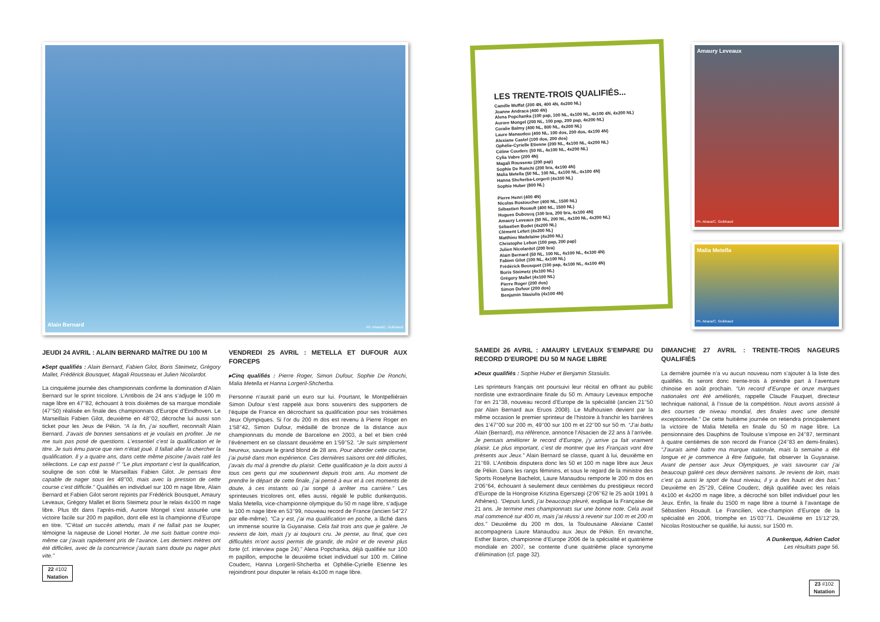Alain Bernard Ph. Abaca/C. Guibbaud
JEUDI 24 AVRIL : ALAIN BERNARD MAÎTRE DU 100 M
▸Sept qualifiés : Alain Bernard, Fabien Gilot, Boris Steimetz, Grégory Mallet, Frédérick Bousquet, Magali Rousseau et Julien Nicolardot.
La cinquième journée des championnats confirme la domination d’Alain Bernard sur le sprint tricolore. L’Antibois de 24 ans s’adjuge le 100 m nage libre en 47’’82, échouant à trois dixièmes de sa marque mondiale (47’’50) réalisée en finale des championnats d’Europe d’Eindhoven. Le Marseillais Fabien Gilot, deuxième en 48’’02, décroche lui aussi son ticket pour les Jeux de Pékin. “A la fin, j’ai souffert, reconnaît Alain Bernard. J’avais de bonnes sensations et je voulais en profiter. Je ne me suis pas posé de questions. L’essentiel c’est la qualification et le titre. Je suis ému parce que rien n’était joué. Il fallait aller la chercher la qualification. Il y a quatre ans, dans cette même piscine j’avais raté les sélections. Le cap est passé !” “Le plus important c’est la qualification, souligne de son côté le Marseillais Fabien Gilot. Je pensais être capable de nager sous les 48’’00, mais avec la pression de cette course c’est difficile.” Qualifiés en individuel sur 100 m nage libre, Alain Bernard et Fabien Gilot seront rejoints par Frédérick Bousquet, Amaury Leveaux, Grégory Mallet et Boris Steimetz pour le relais 4x100 m nage libre. Plus tôt dans l’après-midi, Aurore Mongel s’est assurée une victoire facile sur 200 m papillon, dont elle est la championne d’Europe en titre. “C’était un succès attendu, mais il ne fallait pas se louper, témoigne la nageuse de Lionel Horter. Je me suis battue contre moi-même car j’avais rapidement pris de l’avance. Les derniers mètres ont été difficiles, avec de la concurrence j’aurais sans doute pu nager plus vite.”
22 #102
Natation
VENDREDI 25 AVRIL : METELLA ET DUFOUR AUX FORCEPS
▸Cinq qualifiés : Pierre Roger, Simon Dufour, Sophie De Ronchi, Malia Metella et Hanna Lorgeril-Shcherba.
Personne n’aurait parié un euro sur lui. Pourtant, le Montpelliérain Simon Dufour s’est rappelé aux bons souvenirs des supporters de l’équipe de France en décrochant sa qualification pour ses troisièmes Jeux Olympiques. Si l’or du 200 m dos est revenu à Pierre Roger en 1’58’’42, Simon Dufour, médaillé de bronze de la distance aux championnats du monde de Barcelone en 2003, a bel et bien créé l’événement en se classant deuxième en 1’59’’52. “Je suis simplement heureux, savoure le grand blond de 28 ans. Pour aborder cette course, j’ai puisé dans mon expérience. Ces dernières saisons ont été difficiles, j’avais du mal à prendre du plaisir. Cette qualification je la dois aussi à tous ces gens qui me soutiennent depuis trois ans. Au moment de prendre le départ de cette finale, j’ai pensé à eux et à ces moments de doute, à ces instants où j’ai songé à arrêter ma carrière.” Les sprinteuses tricolores ont, elles aussi, régalé le public dunkerquois. Malia Metella, vice-championne olympique du 50 m nage libre, s’adjuge le 100 m nage libre en 53’’99, nouveau record de France (ancien 54’’27 par elle-même). “Ca y est, j’ai ma qualification en poche, a lâché dans un immense sourire la Guyanaise. Cela fait trois ans que je galère. Je reviens de loin, mais j’y ai toujours cru. Je pense, au final, que ces difficultés m’ont aussi permis de grandir, de mûrir et de revenir plus forte (cf. interview page 24).” Alena Popchanka, déjà qualifiée sur 100 m papillon, empoche le deuxième ticket individuel sur 100 m. Céline Couderc, Hanna Lorgeril-Shcherba et Ophélie-Cyrielle Etienne les rejoindront pour disputer le relais 4x100 m nage libre.
LES TRENTE-TROIS QUALIFIÉS...
Camille Muffat (200 4N, 400 4N, 4x200 NL)
Joanne Andraca (400 4N)
Alena Popchanka (100 pap, 100 NL, 4x100 NL, 4x100 4N, 4x200 NL)
Aurore Mongel (200 NL, 100 pap, 200 pap, 4x200 NL)
Coralie Balmy (400 NL, 800 NL, 4x200 NL)
Laure Manaudou (400 NL, 100 dos, 200 dos, 4x100 4N)
Alexiane Castel (100 dos, 200 dos)
Ophélie-Cyrielle Etienne (200 NL, 4x100 NL, 4x200 NL)
Céline Couderc (50 NL, 4x100 NL, 4x200 NL)
Cylia Vabre (200 4N)
Magali Rousseau (200 pap)
Sophie De Ronchi (200 bra, 4x100 4N)
Malia Metella (50 NL, 100 NL, 4x100 NL, 4x100 4N)
Hanna Shcherba-Lorgeril (4x100 NL)
Sophie Huber (800 NL)
Pierre Henri (400 4N)
Nicolas Rostoucher (400 NL, 1500 NL)
Sébastien Rouault (400 NL, 1500 NL)
Hugues Duboscq (100 bra, 200 bra, 4x100 4N)
Amaury Leveaux (50 NL, 200 NL, 4x100 NL, 4x200 NL)
Sébastien Bodet (4x200 NL)
Clément Lefert (4x200 NL)
Matthieu Madelaine (4x200 NL)
Christophe Lebon (100 pap, 200 pap)
Julien Nicolardot (200 bra)
Alain Bernard (50 NL, 100 NL, 4x100 NL, 4x100 4N)
Fabien Gilot (100 NL, 4x100 NL)
Frédérick Bousquet (100 pap, 4x100 NL, 4x100 4N)
Boris Steimetz (4x100 NL)
Grégory Mallet (4x100 NL)
Pierre Roger (200 dos)
Simon Dufour (200 dos)
Benjamin Stasiulis (4x100 4N)
Amaury Leveaux
Ph. Abaca/C. Guibbaud
Malia Metella
Ph. Abaca/C. Guibbaud
SAMEDI 26 AVRIL : AMAURY LEVEAUX S’EMPARE DU RECORD D’EUROPE DU 50 M NAGE LIBRE
▸Deux qualifiés : Sophie Huber et Benjamin Stasiulis.
Les sprinteurs français ont poursuivi leur récital en offrant au public nordiste une extraordinaire finale du 50 m. Amaury Leveaux empoche l’or en 21’’38, nouveau record d’Europe de la spécialité (ancien 21’’50 par Alain Bernard aux Eruos 2008). Le Mulhousien devient par la même occasion le premier sprinteur de l’histoire à franchir les barrières des 1’47’’00 sur 200 m, 49’’00 sur 100 m et 22’’00 sur 50 m. “J’ai battu Alain (Bernard), ma référence, annonce l’Alsacien de 22 ans à l’arrivée. Je pensais améliorer le record d’Europe, j’y arrive ça fait vraiment plaisir. Le plus important, c’est de montrer que les Français vont être présents aux Jeux.” Alain Bernard se classe, quant à lui, deuxième en 21’’69. L’Antibois disputera donc les 50 et 100 m nage libre aux Jeux de Pékin. Dans les rangs féminins, et sous le regard de la ministre des Sports Roselyne Bachelot, Laure Manaudou remporte le 200 m dos en 2’06’’64, échouant à seulement deux centièmes du prestigieux record d’Europe de la Hongroise Kriztina Egerszegi (2’06’’62 le 25 août 1991 à Athènes). “Depuis lundi, j’ai beaucoup pleuré, explique la Française de 21 ans. Je termine mes championnats sur une bonne note. Cela avait mal commencé sur 400 m, mais j’ai réussi à revenir sur 100 m et 200 m dos.” Deuxième du 200 m dos, la Toulousaine Alexiane Castel accompagnera Laure Manaudou aux Jeux de Pékin. En revanche, Esther Baron, championne d’Europe 2006 de la spécialité et quatrième mondiale en 2007, se contente d’une quatrième place synonyme d’élimination (cf. page 32).
DIMANCHE 27 AVRIL : TRENTE-TROIS NAGEURS QUALIFIÉS
La dernière journée n’a vu aucun nouveau nom s’ajouter à la liste des qualifiés. Ils seront donc trente-trois à prendre part à l’aventure chinoise en août prochain. “Un record d’Europe et onze marques nationales ont été améliorés, rappelle Claude Fauquet, directeur technique national, à l’issue de la compétition. Nous avons assisté à des courses de niveau mondial, des finales avec une densité exceptionnelle.” De cette huitième journée on retiendra principalement la victoire de Malia Metella en finale du 50 m nage libre. La pensionnaire des Dauphins de Toulouse s’impose en 24’’87, terminant à quatre centièmes de son record de France (24’’83 en demi-finales). “J’aurais aimé battre ma marque nationale, mais la semaine a été longue et je commence à être fatiguée, fait observer la Guyanaise. Avant de penser aux Jeux Olympiques, je vais savourer car j’ai beaucoup galéré ces deux dernières saisons. Je reviens de loin, mais c’est ça aussi le sport de haut niveau, il y a des hauts et des bas.” Deuxième en 25’’29, Céline Couderc, déjà qualifiée avec les relais 4x100 et 4x200 m nage libre, a décroché son billet individuel pour les Jeux. Enfin, la finale du 1500 m nage libre a tourné à l’avantage de Sébastien Rouault. Le Francilien, vice-champion d’Europe de la spécialité en 2006, triomphe en 15’03’’71. Deuxième en 15’12’’29, Nicolas Rostoucher se qualifie, lui aussi, sur 1500 m.
A Dunkerque, Adrien Cadot
Les résultats page 56.
23 #102
Natation